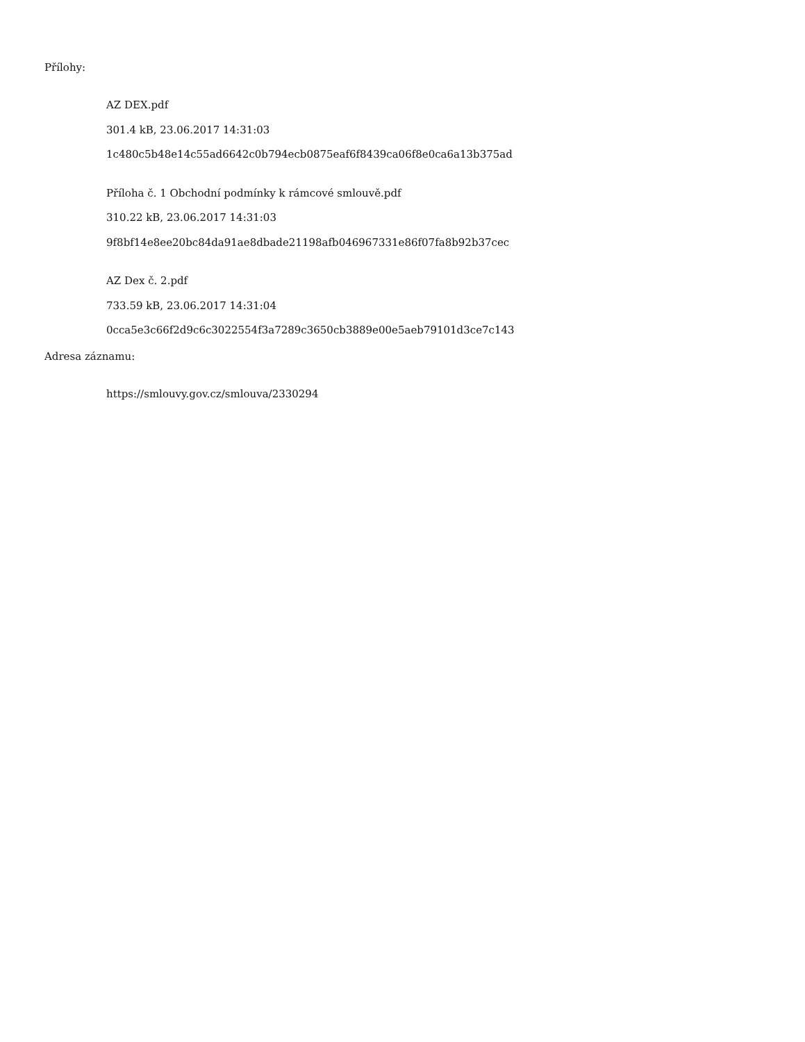Přílohy:
AZ DEX.pdf
301.4 kB, 23.06.2017 14:31:03
1c480c5b48e14c55ad6642c0b794ecb0875eaf6f8439ca06f8e0ca6a13b375ad
Příloha č. 1 Obchodní podmínky k rámcové smlouvě.pdf
310.22 kB, 23.06.2017 14:31:03
9f8bf14e8ee20bc84da91ae8dbade21198afb046967331e86f07fa8b92b37cec
AZ Dex č. 2.pdf
733.59 kB, 23.06.2017 14:31:04
0cca5e3c66f2d9c6c3022554f3a7289c3650cb3889e00e5aeb79101d3ce7c143
Adresa záznamu:
https://smlouvy.gov.cz/smlouva/2330294